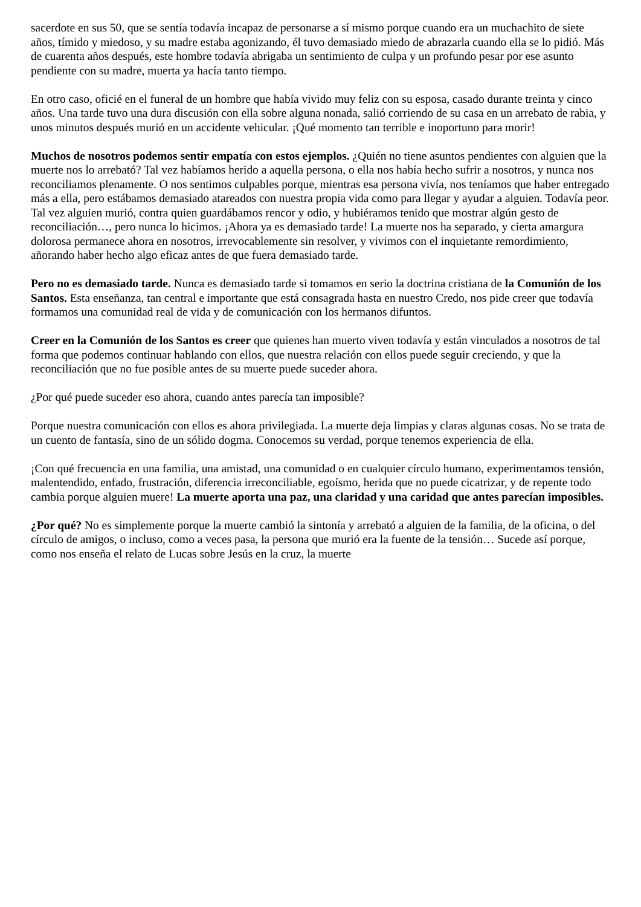sacerdote en sus 50, que se sentía todavía incapaz de personarse a sí mismo porque cuando era un muchachito de siete años, tímido y miedoso, y su madre estaba agonizando, él tuvo demasiado miedo de abrazarla cuando ella se lo pidió. Más de cuarenta años después, este hombre todavía abrigaba un sentimiento de culpa y un profundo pesar por ese asunto pendiente con su madre, muerta ya hacía tanto tiempo.
En otro caso, oficié en el funeral de un hombre que había vivido muy feliz con su esposa, casado durante treinta y cinco años. Una tarde tuvo una dura discusión con ella sobre alguna nonada, salió corriendo de su casa en un arrebato de rabia, y unos minutos después murió en un accidente vehicular. ¡Qué momento tan terrible e inoportuno para morir!
Muchos de nosotros podemos sentir empatía con estos ejemplos. ¿Quién no tiene asuntos pendientes con alguien que la muerte nos lo arrebató? Tal vez habíamos herido a aquella persona, o ella nos había hecho sufrir a nosotros, y nunca nos reconciliamos plenamente. O nos sentimos culpables porque, mientras esa persona vivía, nos teníamos que haber entregado más a ella, pero estábamos demasiado atareados con nuestra propia vida como para llegar y ayudar a alguien. Todavía peor. Tal vez alguien murió, contra quien guardábamos rencor y odio, y hubiéramos tenido que mostrar algún gesto de reconciliación…, pero nunca lo hicimos. ¡Ahora ya es demasiado tarde! La muerte nos ha separado, y cierta amargura dolorosa permanece ahora en nosotros, irrevocablemente sin resolver, y vivimos con el inquietante remordimiento, añorando haber hecho algo eficaz antes de que fuera demasiado tarde.
Pero no es demasiado tarde. Nunca es demasiado tarde si tomamos en serio la doctrina cristiana de la Comunión de los Santos. Esta enseñanza, tan central e importante que está consagrada hasta en nuestro Credo, nos pide creer que todavía formamos una comunidad real de vida y de comunicación con los hermanos difuntos.
Creer en la Comunión de los Santos es creer que quienes han muerto viven todavía y están vinculados a nosotros de tal forma que podemos continuar hablando con ellos, que nuestra relación con ellos puede seguir creciendo, y que la reconciliación que no fue posible antes de su muerte puede suceder ahora.
¿Por qué puede suceder eso ahora, cuando antes parecía tan imposible?
Porque nuestra comunicación con ellos es ahora privilegiada. La muerte deja limpias y claras algunas cosas. No se trata de un cuento de fantasía, sino de un sólido dogma. Conocemos su verdad, porque tenemos experiencia de ella.
¡Con qué frecuencia en una familia, una amistad, una comunidad o en cualquier círculo humano, experimentamos tensión, malentendido, enfado, frustración, diferencia irreconciliable, egoísmo, herida que no puede cicatrizar, y de repente todo cambia porque alguien muere! La muerte aporta una paz, una claridad y una caridad que antes parecían imposibles.
¿Por qué? No es simplemente porque la muerte cambió la sintonía y arrebató a alguien de la familia, de la oficina, o del círculo de amigos, o incluso, como a veces pasa, la persona que murió era la fuente de la tensión… Sucede así porque, como nos enseña el relato de Lucas sobre Jesús en la cruz, la muerte